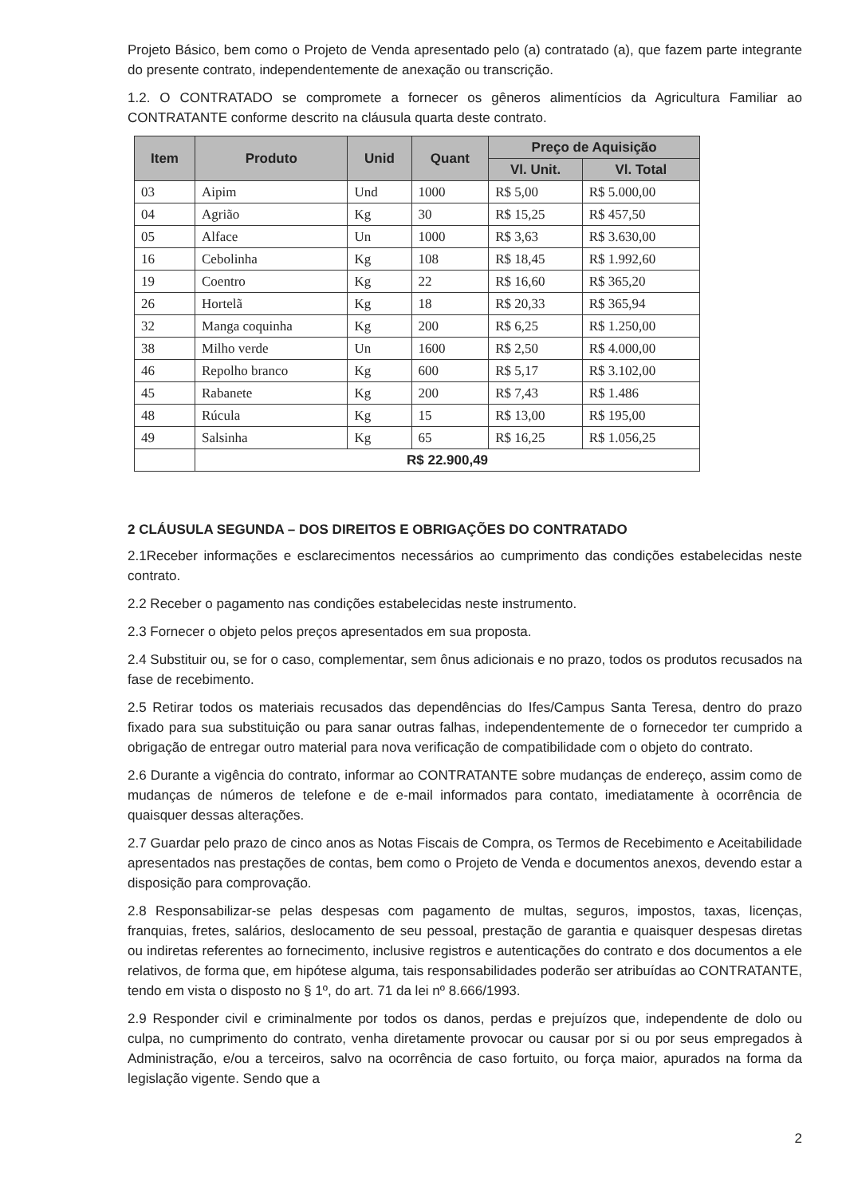Projeto Básico, bem como o Projeto de Venda apresentado pelo (a) contratado (a), que fazem parte integrante do presente contrato, independentemente de anexação ou transcrição.
1.2. O CONTRATADO se compromete a fornecer os gêneros alimentícios da Agricultura Familiar ao CONTRATANTE conforme descrito na cláusula quarta deste contrato.
| Item | Produto | Unid | Quant | Preço de Aquisição | |
| --- | --- | --- | --- | --- | --- |
| | | | | Vl. Unit. | Vl. Total |
| 03 | Aipim | Und | 1000 | R$ 5,00 | R$ 5.000,00 |
| 04 | Agrião | Kg | 30 | R$ 15,25 | R$ 457,50 |
| 05 | Alface | Un | 1000 | R$ 3,63 | R$ 3.630,00 |
| 16 | Cebolinha | Kg | 108 | R$ 18,45 | R$ 1.992,60 |
| 19 | Coentro | Kg | 22 | R$ 16,60 | R$ 365,20 |
| 26 | Hortelã | Kg | 18 | R$ 20,33 | R$ 365,94 |
| 32 | Manga coquinha | Kg | 200 | R$ 6,25 | R$ 1.250,00 |
| 38 | Milho verde | Un | 1600 | R$ 2,50 | R$ 4.000,00 |
| 46 | Repolho branco | Kg | 600 | R$ 5,17 | R$ 3.102,00 |
| 45 | Rabanete | Kg | 200 | R$ 7,43 | R$ 1.486 |
| 48 | Rúcula | Kg | 15 | R$ 13,00 | R$ 195,00 |
| 49 | Salsinha | Kg | 65 | R$ 16,25 | R$ 1.056,25 |
| | R$ 22.900,49 | | | | |
2 CLÁUSULA SEGUNDA – DOS DIREITOS E OBRIGAÇÕES DO CONTRATADO
2.1Receber informações e esclarecimentos necessários ao cumprimento das condições estabelecidas neste contrato.
2.2 Receber o pagamento nas condições estabelecidas neste instrumento.
2.3 Fornecer o objeto pelos preços apresentados em sua proposta.
2.4 Substituir ou, se for o caso, complementar, sem ônus adicionais e no prazo, todos os produtos recusados na fase de recebimento.
2.5 Retirar todos os materiais recusados das dependências do Ifes/Campus Santa Teresa, dentro do prazo fixado para sua substituição ou para sanar outras falhas, independentemente de o fornecedor ter cumprido a obrigação de entregar outro material para nova verificação de compatibilidade com o objeto do contrato.
2.6 Durante a vigência do contrato, informar ao CONTRATANTE sobre mudanças de endereço, assim como de mudanças de números de telefone e de e-mail informados para contato, imediatamente à ocorrência de quaisquer dessas alterações.
2.7 Guardar pelo prazo de cinco anos as Notas Fiscais de Compra, os Termos de Recebimento e Aceitabilidade apresentados nas prestações de contas, bem como o Projeto de Venda e documentos anexos, devendo estar a disposição para comprovação.
2.8 Responsabilizar-se pelas despesas com pagamento de multas, seguros, impostos, taxas, licenças, franquias, fretes, salários, deslocamento de seu pessoal, prestação de garantia e quaisquer despesas diretas ou indiretas referentes ao fornecimento, inclusive registros e autenticações do contrato e dos documentos a ele relativos, de forma que, em hipótese alguma, tais responsabilidades poderão ser atribuídas ao CONTRATANTE, tendo em vista o disposto no § 1º, do art. 71 da lei nº 8.666/1993.
2.9 Responder civil e criminalmente por todos os danos, perdas e prejuízos que, independente de dolo ou culpa, no cumprimento do contrato, venha diretamente provocar ou causar por si ou por seus empregados à Administração, e/ou a terceiros, salvo na ocorrência de caso fortuito, ou força maior, apurados na forma da legislação vigente. Sendo que a
2